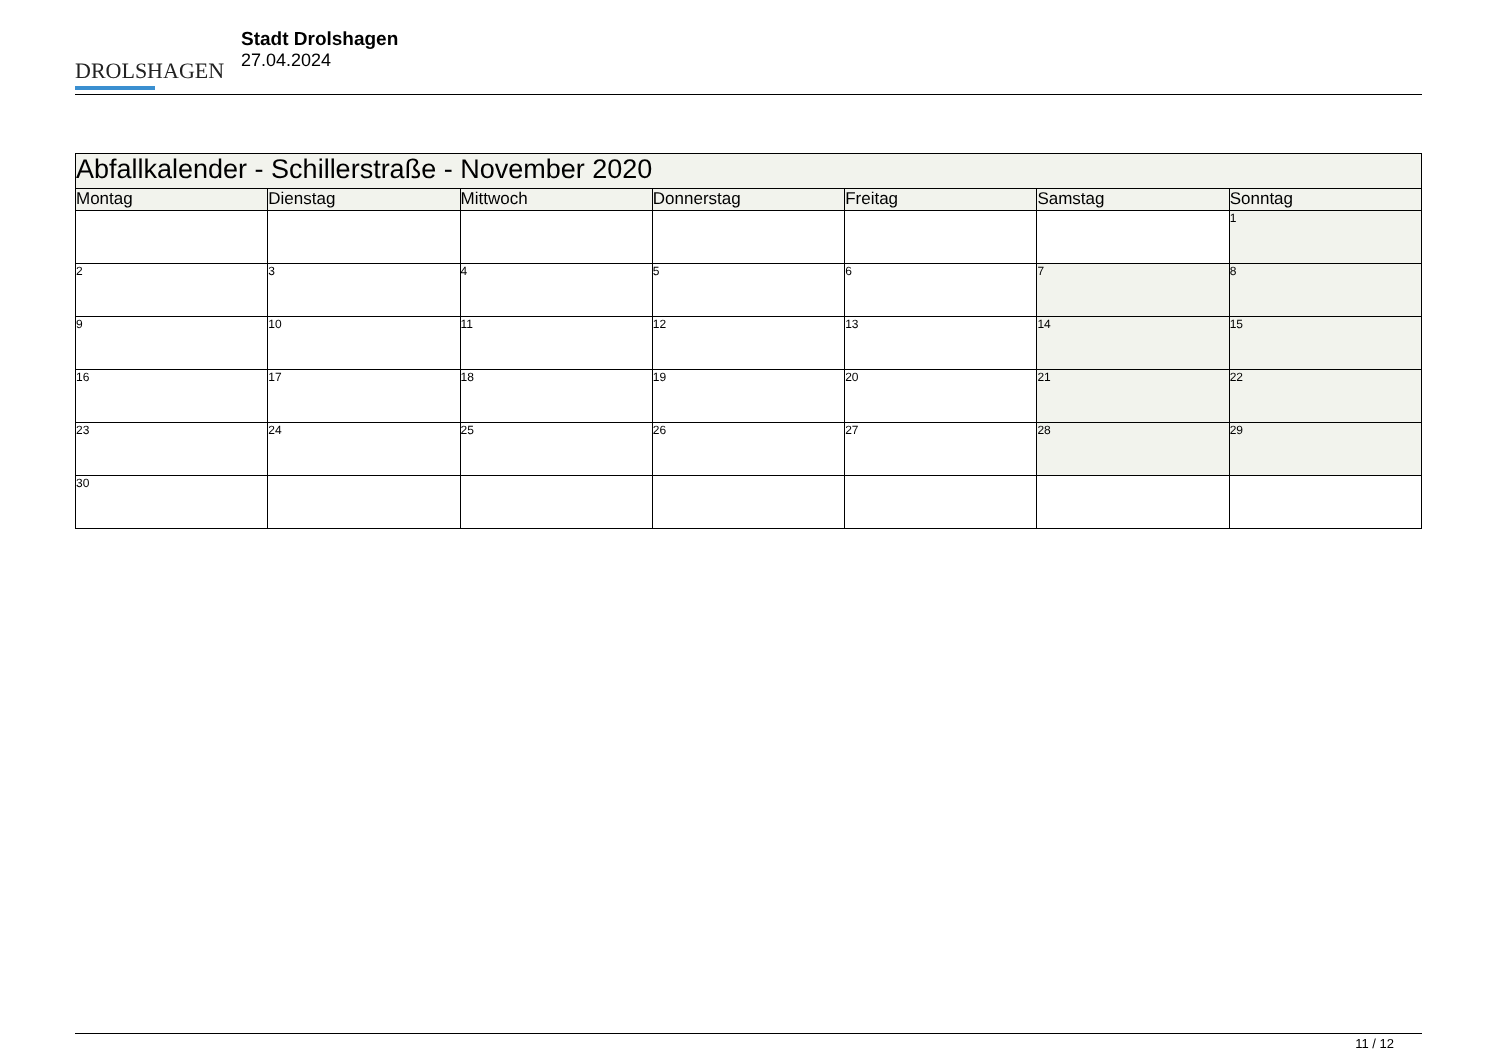DROLSHAGEN
Stadt Drolshagen
27.04.2024
| Abfallkalender - Schillerstraße - November 2020 | | | | | | |
| --- | --- | --- | --- | --- | --- | --- |
| Montag | Dienstag | Mittwoch | Donnerstag | Freitag | Samstag | Sonntag |
| | | | | | | 1 |
| 2 | 3 | 4 | 5 | 6 | 7 | 8 |
| 9 | 10 | 11 | 12 | 13 | 14 | 15 |
| 16 | 17 | 18 | 19 | 20 | 21 | 22 |
| 23 | 24 | 25 | 26 | 27 | 28 | 29 |
| 30 | | | | | | |
11 / 12